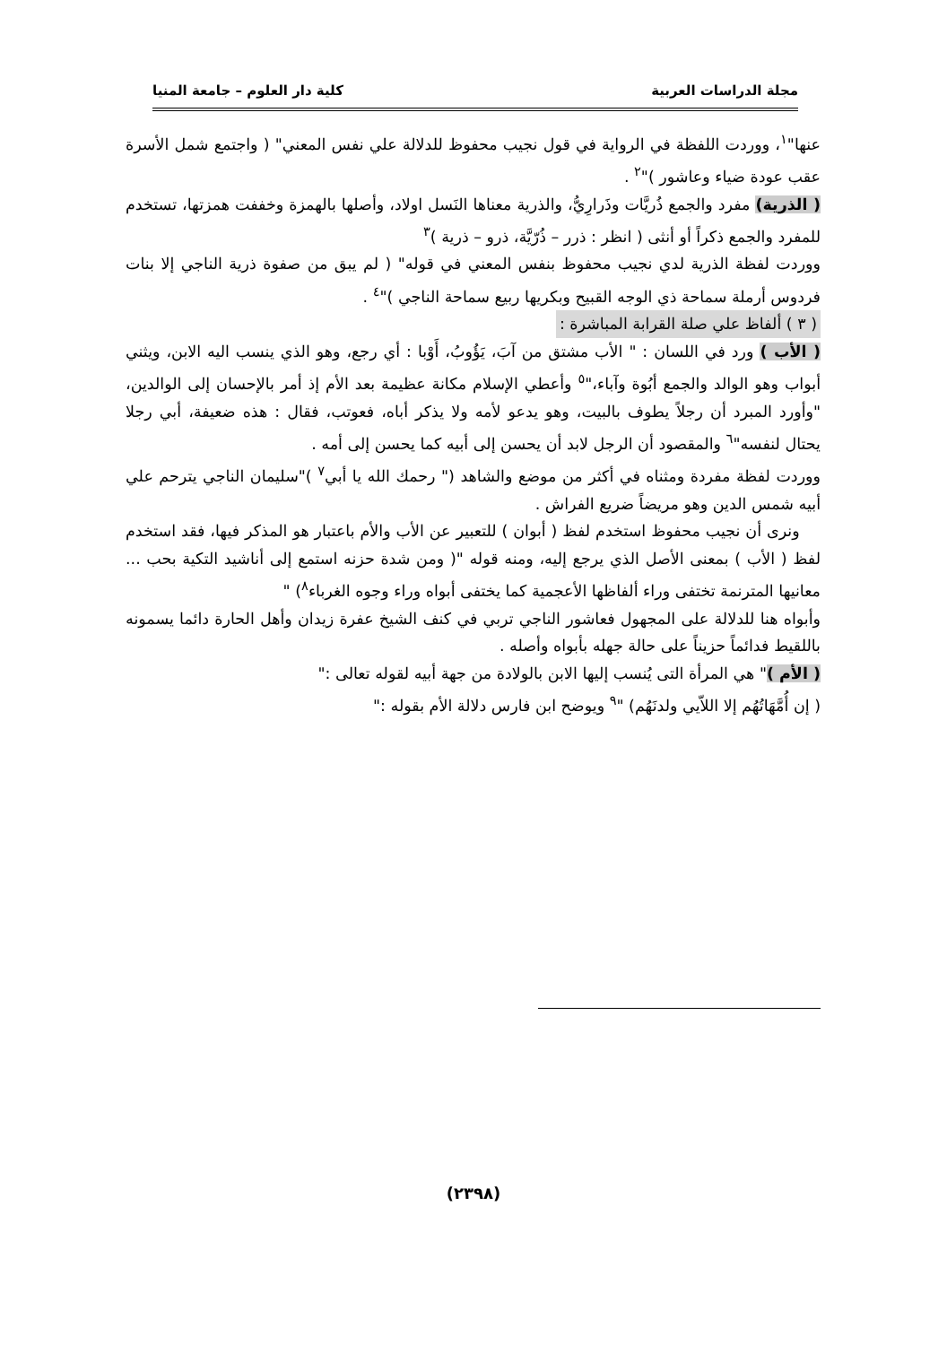مجلة الدراسات العربية كلية دار العلوم – جامعة المنيا
عنها"<sup>١</sup>، ووردت اللفظة في الرواية في قول نجيب محفوظ للدلالة علي نفس المعني" ( واجتمع شمل الأسرة عقب عودة ضياء وعاشور )"<sup>٢</sup> .
( الذرية) مفرد والجمع ذُريَّات وذَرارِيُّ، والذرية معناها النَسل اولاد، وأصلها بالهمزة وخففت همزتها، تستخدم للمفرد والجمع ذكراً أو أنثى ( انظر : ذرر – ذُرّيَّة، ذرو – ذرية )<sup>٣</sup>
ووردت لفظة الذرية لدي نجيب محفوظ بنفس المعني في قوله" ( لم يبق من صفوة ذرية الناجي إلا بنات فردوس أرملة سماحة ذي الوجه القبيح وبكريها ربيع سماحة الناجي )"<sup>٤</sup> .
( ٣ ) ألفاظ علي صلة القرابة المباشرة :
( الأب ) ورد في اللسان : " الأب مشتق من آبَ، يَؤُوبُ، أَوْبا : أي رجع، وهو الذي ينسب اليه الابن، ويثني أبواب وهو الوالد والجمع أبُوة وآباء،"<sup>٥</sup> وأعطي الإسلام مكانة عظيمة بعد الأم إذ أمر بالإحسان إلى الوالدين، "وأورد المبرد أن رجلاً يطوف بالبيت، وهو يدعو لأمه ولا يذكر أباه، فعوتب، فقال : هذه ضعيفة، أبي رجلا يحتال لنفسه"<sup>٦</sup> والمقصود أن الرجل لابد أن يحسن إلى أبيه كما يحسن إلى أمه .
ووردت لفظة مفردة ومثناه في أكثر من موضع والشاهد (" رحمك الله يا أبي<sup>٧</sup> )"سليمان الناجي يترحم علي أبيه شمس الدين وهو مريضاً ضريع الفراش .
ونرى أن نجيب محفوظ استخدم لفظ ( أبوان ) للتعبير عن الأب والأم باعتبار هو المذكر فيها، فقد استخدم لفظ ( الأب ) بمعنى الأصل الذي يرجع إليه، ومنه قوله "( ومن شدة حزنه استمع إلى أناشيد التكية بحب ... معانيها المترنمة تختفى وراء ألفاظها الأعجمية كما يختفى أبواه وراء وجوه الغرباء<sup>٨</sup>) "
وأبواه هنا للدلالة على المجهول فعاشور الناجي تربي في كنف الشيخ عفرة زيدان وأهل الحارة دائما يسمونه باللقيط فدائماً حزيناً على حالة جهله بأبواه وأصله .
( الأم )" هي المرأة التى يُنسب إليها الابن بالولادة من جهة أبيه لقوله تعالى :"
( إن أُمَّهَاتُهُم إلا اللاّيي ولدنَهُم) "<sup>٩</sup> ويوضح ابن فارس دلالة الأم بقوله :"
(٢٣٩٨)